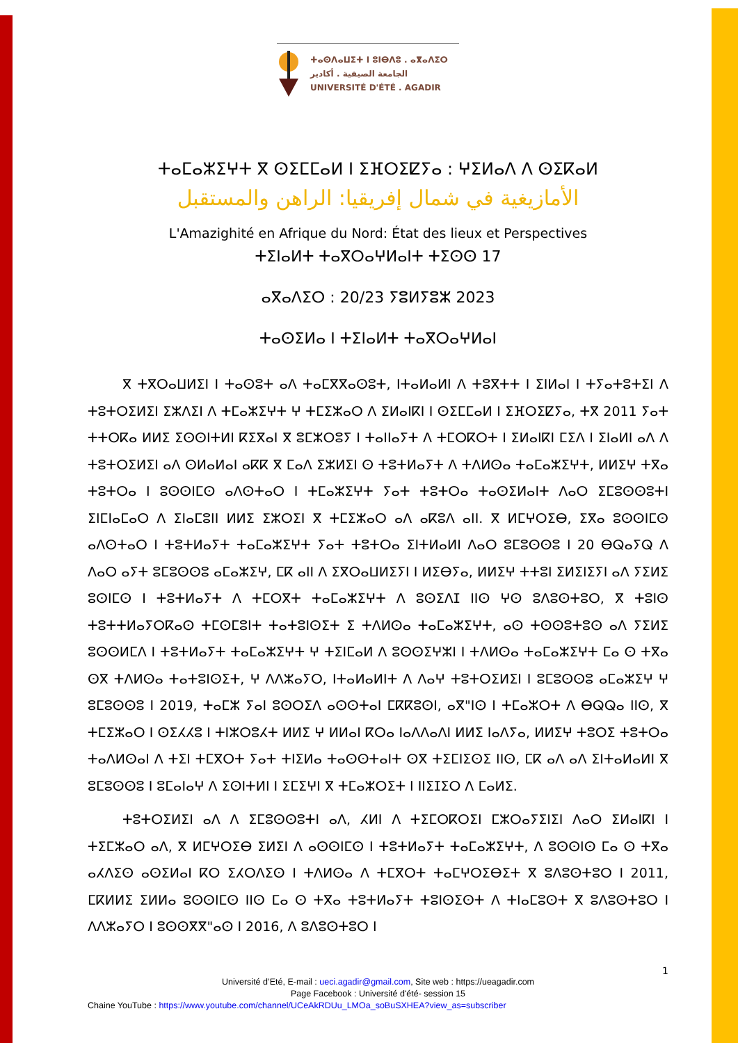ⵜⴰⵙⴷⴰⵡⵉⵜ ⵏ ⵓⵏⴱⴷⵓ . ⴰⴳⴰⴷⵉⵔ
الجامعة الصيفية . أكادير
UNIVERSITÉ D'ÉTÉ . AGADIR
ⵜⴰⵎⴰⵣⵉⵖⵜ ⴳ ⵙⵉⵎⵎⴰⵍ ⵏ ⵉⴼⵔⵉⵇⵢⴰ : ⵖⵉⵍⴰⴷ ⴷ ⵙⵉⴽⴰⵍ
الأمازيغية في شمال إفريقيا: الراهن والمستقبل
L'Amazighité en Afrique du Nord: État des lieux et Perspectives
ⵜⵉⵏⴰⵍⵜ ⵜⴰⴳⵔⴰⵖⵍⴰⵏⵜ ⵜⵉⵙⵙ 17
ⴰⴳⴰⴷⵉⵔ : 20/23 ⵢⵓⵍⵢⵓⵣ 2023
ⵜⴰⵙⵉⵍⴰ ⵏ ⵜⵉⵏⴰⵍⵜ ⵜⴰⴳⵔⴰⵖⵍⴰⵏ
ⴳ ⵜⴳⵔⴰⵡⵍⵉⵏ ⵏ ⵜⴰⵙⵓⵜ ⴰⴷ ⵜⴰⵎⴳⴳⴰⵙⵓⵜ, ⵏⵜⴰⵍⴰⵍⵏ ⴷ ⵜⵓⴳⵜⵜ ⵏ ⵉⵏⵍⴰⵏ ⵏ ⵜⵢⴰⵜⵓⵜⵉⵏ ⴷ ⵜⵓⵜⵔⵉⵍⵉⵏ ⵉⵣⴷⵉⵏ ⴷ ⵜⵎⴰⵣⵉⵖⵜ ⵖ ⵜⵎⵉⵣⴰⵔ ⴷ ⵉⵍⴰⵏⴽⵏ ⵏ ⵙⵉⵎⵎⴰⵍ ⵏ ⵉⴼⵔⵉⵇⵢⴰ, ⵜⴳ 2011 ⵢⴰⵜ ⵜⵜⵔⴽⴰ ⵍⵍⵉ ⵉⵙⵙⵏⵜⵍⵏ ⴽⵉⴳⴰⵏ ⴳ ⵓⵎⵣⵔⵓⵢ ⵏ ⵜⴰⵏⵏⴰⵢⵜ ⴷ ⵜⵎⵔⴽⵔⵜ ⵏ ⵉⵍⴰⵏⴽⵏ ⵎⵉⴷ ⵏ ⵉⵏⴰⵍⵏ ⴰⴷ ⴷ ⵜⵓⵜⵔⵉⵍⵉⵏ ⴰⴷ ⵙⵍⴰⵍⴰⵏ ⴰⴽⴽ ⴳ ⵎⴰⴷ ⵉⵣⵍⵉⵏ ⵙ ⵜⵓⵜⵍⴰⵢⵜ ⴷ ⵜⴷⵍⵙⴰ ⵜⴰⵎⴰⵣⵉⵖⵜ, ⵍⵍⵉⵖ ⵜⴳⴰ ⵜⵓⵜⵔⴰ ⵏ ⵓⵙⵙⵏⵎⵙ ⴰⴷⵙⵜⴰⵔ ⵏ ⵜⵎⴰⵣⵉⵖⵜ ⵢⴰⵜ ⵜⵓⵜⵔⴰ ⵜⴰⵙⵉⵍⴰⵏⵜ ⴷⴰⵔ ⵉⵎⵓⵙⵙⵓⵜⵏ ⵉⵏⵎⵏⴰⵎⴰⵔ ⴷ ⵉⵏⴰⵎⵓⵏⵏ ⵍⵍⵉ ⵉⵣⵔⵉⵏ ⴳ ⵜⵎⵉⵣⴰⵔ ⴰⴷ ⴰⴽⵓⴷ ⴰⵏⵏ. ⴳ ⵍⵎⵖⵔⵉⴱ, ⵉⴳⴰ ⵓⵙⵙⵏⵎⵙ ⴰⴷⵙⵜⴰⵔ ⵏ ⵜⵓⵜⵍⴰⵢⵜ ⵜⴰⵎⴰⵣⵉⵖⵜ ⵢⴰⵜ ⵜⵓⵜⵔⴰ ⵉⵏⵜⵍⴰⵍⵏ ⴷⴰⵔ ⵓⵎⵓⵙⵙⵓ ⵏ 20 ⴱⵕⴰⵢⵕ ⴷ ⴷⴰⵔ ⴰⵢⵜ ⵓⵎⵓⵙⵙⵓ ⴰⵎⴰⵣⵉⵖ, ⵎⴽ ⴰⵏⵏ ⴷ ⵉⴳⵔⴰⵡⵍⵉⵢⵏ ⵏ ⵍⵉⴱⵢⴰ, ⵍⵍⵉⵖ ⵜⵜⵓⵏ ⵉⵍⵉⵏⵉⵢⵏ ⴰⴷ ⵢⵉⵍⵉ ⵓⵙⵏⵎⵙ ⵏ ⵜⵓⵜⵍⴰⵢⵜ ⴷ ⵜⵎⵔⴳⵜ ⵜⴰⵎⴰⵣⵉⵖⵜ ⴷ ⵓⵙⵉⴷⵊ ⵏⵏⵙ ⵖⵙ ⵓⴷⵓⵙⵜⵓⵔ, ⴳ ⵜⵓⵏⵙ ⵜⵓⵜⵜⵍⴰⵢⵔⴽⴰⵙ ⵜⵎⵙⵎⵓⵏⵜ ⵜⴰⵜⵓⵏⵙⵉⵜ ⵉ ⵜⴷⵍⵙⴰ ⵜⴰⵎⴰⵣⵉⵖⵜ, ⴰⵙ ⵜⵙⵙⵓⵜⵓⵙ ⴰⴷ ⵢⵉⵍⵉ ⵓⵙⵙⵍⵎⴷ ⵏ ⵜⵓⵜⵍⴰⵢⵜ ⵜⴰⵎⴰⵣⵉⵖⵜ ⵖ ⵜⵉⵏⵎⴰⵍ ⴷ ⵓⵙⵙⵉⵖⵣⵏ ⵏ ⵜⴷⵍⵙⴰ ⵜⴰⵎⴰⵣⵉⵖⵜ ⵎⴰ ⵙ ⵜⴳⴰ ⵙⴳ ⵜⴷⵍⵙⴰ ⵜⴰⵜⵓⵏⵙⵉⵜ, ⵖ ⴷⴷⵣⴰⵢⵔ, ⵏⵜⴰⵍⴰⵍⵏⵜ ⴷ ⴷⴰⵖ ⵜⵓⵜⵔⵉⵍⵉⵏ ⵏ ⵓⵎⵓⵙⵙⵓ ⴰⵎⴰⵣⵉⵖ ⵖ ⵓⵎⵓⵙⵙⵓ ⵏ 2019, ⵜⴰⵎⵣ ⵢⴰⵏ ⵓⵙⵔⵉⴷ ⴰⵙⵙⵜⴰⵏ ⵎⴽⴽⵓⵙⵏ, ⴰⴳ"ⵏⵙ ⵏ ⵜⵎⴰⵣⵔⵜ ⴷ ⴱⵕⵕⴰ ⵏⵏⵙ, ⴳ ⵜⵎⵉⵣⴰⵔ ⵏ ⵙⵉⵃⵃⵓ ⵏ ⵜⵏⵣⵔⵓⵃⵜ ⵍⵍⵉ ⵖ ⵍⵍⴰⵏ ⴽⵔⴰ ⵏⴰⴷⴷⴰⴷⵏ ⵍⵍⵉ ⵏⴰⴷⵢⴰ, ⵍⵍⵉⵖ ⵜⵓⵔⵉ ⵜⵓⵜⵔⴰ ⵜⴰⴷⵍⵙⴰⵏ ⴷ ⵜⵉⵏ ⵜⵎⴳⵔⵜ ⵢⴰⵜ ⵜⵏⵉⵍⴰ ⵜⴰⵙⵙⵜⴰⵏⵜ ⵙⴳ ⵜⵉⵎⵏⵉⵙⵉ ⵏⵏⵙ, ⵎⴽ ⴰⴷ ⴰⴷ ⵉⵏⵜⴰⵍⴰⵍⵏ ⴳ ⵓⵎⵓⵙⵙⵓ ⵏ ⵓⵎⴰⵏⴰⵖ ⴷ ⵉⵙⵏⵜⵍⵏ ⵏ ⵉⵎⵉⵖⵏ ⴳ ⵜⵎⴰⵣⵔⵉⵜ ⵏ ⵏⵏⵉⵊⵉⵔ ⴷ ⵎⴰⵍⵉ.
ⵜⵓⵜⵔⵉⵍⵉⵏ ⴰⴷ ⴷ ⵉⵎⵓⵙⵙⵓⵜⵏ ⴰⴷ, ⵃⵍⵏ ⴷ ⵜⵉⵎⵔⴽⵔⵉⵏ ⵎⵣⵔⴰⵢⵉⵏⵉⵏ ⴷⴰⵔ ⵉⵍⴰⵏⴽⵏ ⵏ ⵜⵉⵎⵣⴰⵔ ⴰⴷ, ⴳ ⵍⵎⵖⵔⵉⴱ ⵉⵍⵉⵏ ⴷ ⴰⵙⵙⵏⵎⵙ ⵏ ⵜⵓⵜⵍⴰⵢⵜ ⵜⴰⵎⴰⵣⵉⵖⵜ, ⴷ ⵓⵙⵙⵏⵙ ⵎⴰ ⵙ ⵜⴳⴰ ⴰⵃⴷⵉⵙ ⴰⵙⵉⵍⴰⵏ ⴽⵔ ⵉⵃⵔⴷⵉⵙ ⵏ ⵜⴷⵍⵙⴰ ⴷ ⵜⵎⴳⵔⵜ ⵜⴰⵎⵖⵔⵉⴱⵉⵜ ⴳ ⵓⴷⵓⵙⵜⵓⵔ ⵏ 2011, ⵎⴽⵍⵍⵉ ⵉⵍⵍⴰ ⵓⵙⵙⵏⵎⵙ ⵏⵏⵙ ⵎⴰ ⵙ ⵜⴳⴰ ⵜⵓⵜⵍⴰⵢⵜ ⵜⵓⵏⵙⵉⵙⵜ ⴷ ⵜⵏⴰⵎⵓⵙⵜ ⴳ ⵓⴷⵓⵙⵜⵓⵔ ⵏ ⴷⴷⵣⴰⵢⵔ ⵏ ⵓⵙⵙⴳⴳ"ⴰⵙ ⵏ 2016, ⴷ ⵓⴷⵓⵙⵜⵓⵔ ⵏ
1
Université d’Eté, E-mail : ueci.agadir@gmail.com, Site web : https://ueagadir.com
Page Facebook : Université d'été- session 15
Chaine YouTube : https://www.youtube.com/channel/UCeAkRDUu_LMOa_soBuSXHEA?view_as=subscriber